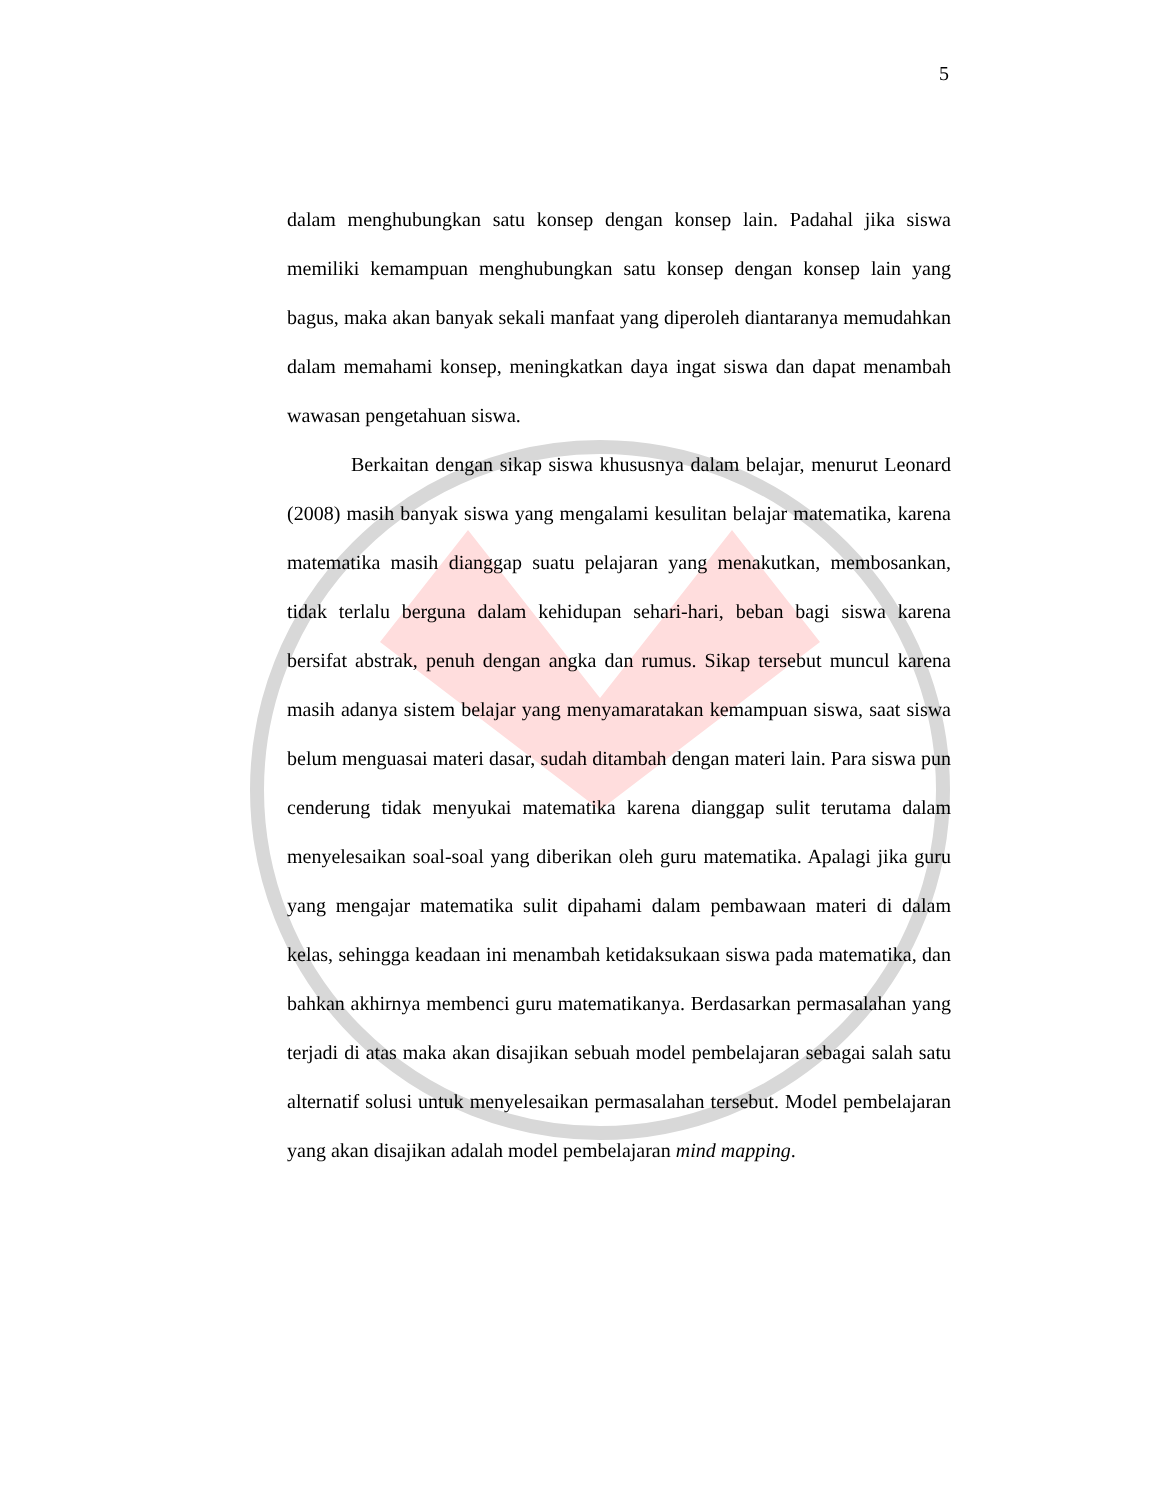5
dalam menghubungkan satu konsep dengan konsep lain. Padahal jika siswa memiliki kemampuan menghubungkan satu konsep dengan konsep lain yang bagus, maka akan banyak sekali manfaat yang diperoleh diantaranya memudahkan dalam memahami konsep, meningkatkan daya ingat siswa dan dapat menambah wawasan pengetahuan siswa.
Berkaitan dengan sikap siswa khususnya dalam belajar, menurut Leonard (2008) masih banyak siswa yang mengalami kesulitan belajar matematika, karena matematika masih dianggap suatu pelajaran yang menakutkan, membosankan, tidak terlalu berguna dalam kehidupan sehari-hari, beban bagi siswa karena bersifat abstrak, penuh dengan angka dan rumus. Sikap tersebut muncul karena masih adanya sistem belajar yang menyamaratakan kemampuan siswa, saat siswa belum menguasai materi dasar, sudah ditambah dengan materi lain. Para siswa pun cenderung tidak menyukai matematika karena dianggap sulit terutama dalam menyelesaikan soal-soal yang diberikan oleh guru matematika. Apalagi jika guru yang mengajar matematika sulit dipahami dalam pembawaan materi di dalam kelas, sehingga keadaan ini menambah ketidaksukaan siswa pada matematika, dan bahkan akhirnya membenci guru matematikanya. Berdasarkan permasalahan yang terjadi di atas maka akan disajikan sebuah model pembelajaran sebagai salah satu alternatif solusi untuk menyelesaikan permasalahan tersebut. Model pembelajaran yang akan disajikan adalah model pembelajaran mind mapping.